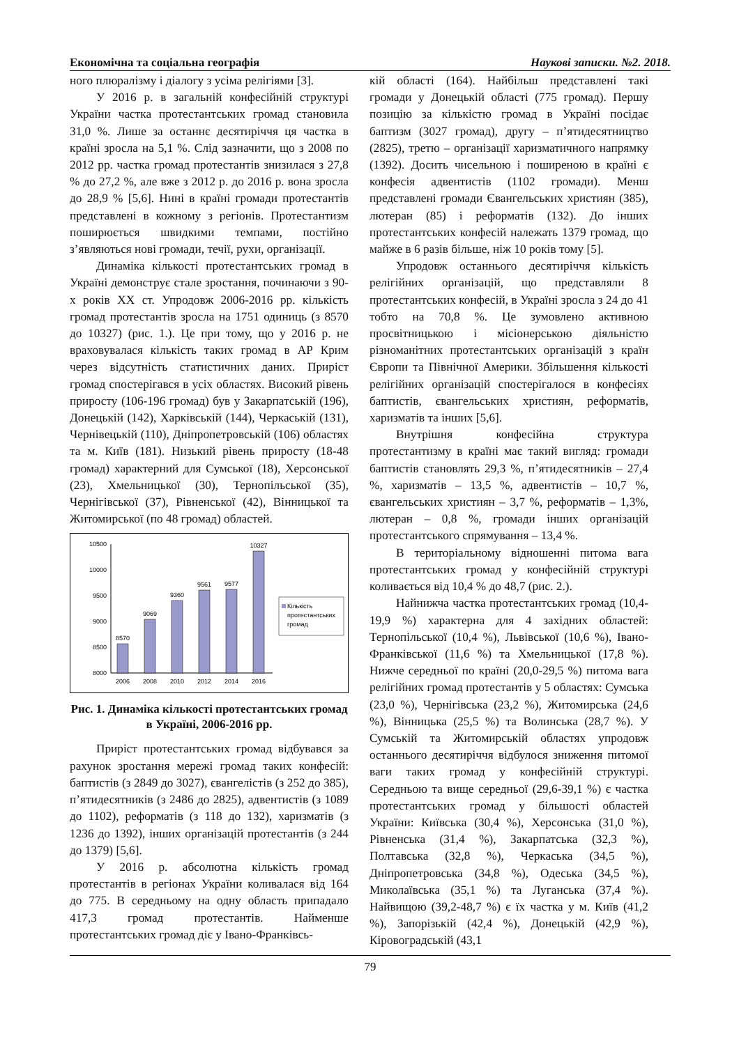Економічна та соціальна географія Наукові записки. №2. 2018.
ного плюралізму і діалогу з усіма релігіями [3].
У 2016 р. в загальній конфесійній структурі України частка протестантських громад становила 31,0 %. Лише за останнє десятиріччя ця частка в країні зросла на 5,1 %. Слід зазначити, що з 2008 по 2012 рр. частка громад протестантів знизилася з 27,8 % до 27,2 %, але вже з 2012 р. до 2016 р. вона зросла до 28,9 % [5,6]. Нині в країні громади протестантів представлені в кожному з регіонів. Протестантизм поширюється швидкими темпами, постійно з’являються нові громади, течії, рухи, організації.
Динаміка кількості протестантських громад в Україні демонструє стале зростання, починаючи з 90-х років ХХ ст. Упродовж 2006-2016 рр. кількість громад протестантів зросла на 1751 одиниць (з 8570 до 10327) (рис. 1.). Це при тому, що у 2016 р. не враховувалася кількість таких громад в АР Крим через відсутність статистичних даних. Приріст громад спостерігався в усіх областях. Високий рівень приросту (106-196 громад) був у Закарпатській (196), Донецькій (142), Харківській (144), Черкаській (131), Чернівецькій (110), Дніпропетровській (106) областях та м. Київ (181). Низький рівень приросту (18-48 громад) характерний для Сумської (18), Херсонської (23), Хмельницької (30), Тернопільської (35), Чернігівської (37), Рівненської (42), Вінницької та Житомирської (по 48 громад) областей.
10500
10000
9500
9000
8500
8000
8570
9069
9360
9561
9577
10327
2006
2008
2010
2012
2014
2016
Кількість
протестантських
громад
Рис. 1. Динаміка кількості протестантських громад в Україні, 2006-2016 рр.
Приріст протестантських громад відбувався за рахунок зростання мережі громад таких конфесій: баптистів (з 2849 до 3027), євангелістів (з 252 до 385), п’ятидесятників (з 2486 до 2825), адвентистів (з 1089 до 1102), реформатів (з 118 до 132), харизматів (з 1236 до 1392), інших організацій протестантів (з 244 до 1379) [5,6].
У 2016 р. абсолютна кількість громад протестантів в регіонах України коливалася від 164 до 775. В середньому на одну область припадало 417,3 громад протестантів. Найменше протестантських громад діє у Івано-Франківсь-
кій області (164). Найбільш представлені такі громади у Донецькій області (775 громад). Першу позицію за кількістю громад в Україні посідає баптизм (3027 громад), другу – п’ятидесятництво (2825), третю – організації харизматичного напрямку (1392). Досить чисельною і поширеною в країні є конфесія адвентистів (1102 громади). Менш представлені громади Євангельських християн (385), лютеран (85) і реформатів (132). До інших протестантських конфесій належать 1379 громад, що майже в 6 разів більше, ніж 10 років тому [5].
Упродовж останнього десятиріччя кількість релігійних організацій, що представляли 8 протестантських конфесій, в Україні зросла з 24 до 41 тобто на 70,8 %. Це зумовлено активною просвітницькою і місіонерською діяльністю різноманітних протестантських організацій з країн Європи та Північної Америки. Збільшення кількості релігійних організацій спостерігалося в конфесіях баптистів, євангельських християн, реформатів, харизматів та інших [5,6].
Внутрішня конфесійна структура протестантизму в країні має такий вигляд: громади баптистів становлять 29,3 %, п’ятидесятників – 27,4 %, харизматів – 13,5 %, адвентистів – 10,7 %, євангельських християн – 3,7 %, реформатів – 1,3%, лютеран – 0,8 %, громади інших організацій протестантського спрямування – 13,4 %.
В територіальному відношенні питома вага протестантських громад у конфесійній структурі коливається від 10,4 % до 48,7 (рис. 2.).
Найнижча частка протестантських громад (10,4-19,9 %) характерна для 4 західних областей: Тернопільської (10,4 %), Львівської (10,6 %), Івано-Франківської (11,6 %) та Хмельницької (17,8 %). Нижче середньої по країні (20,0-29,5 %) питома вага релігійних громад протестантів у 5 областях: Сумська (23,0 %), Чернігівська (23,2 %), Житомирська (24,6 %), Вінницька (25,5 %) та Волинська (28,7 %). У Сумській та Житомирській областях упродовж останнього десятиріччя відбулося зниження питомої ваги таких громад у конфесійній структурі. Середньою та вище середньої (29,6-39,1 %) є частка протестантських громад у більшості областей України: Київська (30,4 %), Херсонська (31,0 %), Рівненська (31,4 %), Закарпатська (32,3 %), Полтавська (32,8 %), Черкаська (34,5 %), Дніпропетровська (34,8 %), Одеська (34,5 %), Миколаївська (35,1 %) та Луганська (37,4 %). Найвищою (39,2-48,7 %) є їх частка у м. Київ (41,2 %), Запорізькій (42,4 %), Донецькій (42,9 %), Кіровоградській (43,1
79